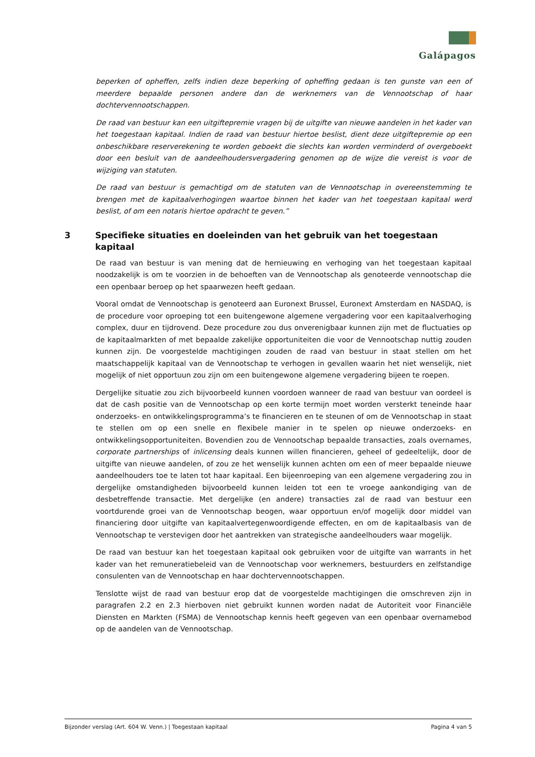Galápagos
beperken of opheffen, zelfs indien deze beperking of opheffing gedaan is ten gunste van een of meerdere bepaalde personen andere dan de werknemers van de Vennootschap of haar dochtervennootschappen.
De raad van bestuur kan een uitgiftepremie vragen bij de uitgifte van nieuwe aandelen in het kader van het toegestaan kapitaal. Indien de raad van bestuur hiertoe beslist, dient deze uitgiftepremie op een onbeschikbare reserverekening te worden geboekt die slechts kan worden verminderd of overgeboekt door een besluit van de aandeelhoudersvergadering genomen op de wijze die vereist is voor de wijziging van statuten.
De raad van bestuur is gemachtigd om de statuten van de Vennootschap in overeenstemming te brengen met de kapitaalverhogingen waartoe binnen het kader van het toegestaan kapitaal werd beslist, of om een notaris hiertoe opdracht te geven.”
3 Specifieke situaties en doeleinden van het gebruik van het toegestaan kapitaal
De raad van bestuur is van mening dat de hernieuwing en verhoging van het toegestaan kapitaal noodzakelijk is om te voorzien in de behoeften van de Vennootschap als genoteerde vennootschap die een openbaar beroep op het spaarwezen heeft gedaan.
Vooral omdat de Vennootschap is genoteerd aan Euronext Brussel, Euronext Amsterdam en NASDAQ, is de procedure voor oproeping tot een buitengewone algemene vergadering voor een kapitaalverhoging complex, duur en tijdrovend. Deze procedure zou dus onverenigbaar kunnen zijn met de fluctuaties op de kapitaalmarkten of met bepaalde zakelijke opportuniteiten die voor de Vennootschap nuttig zouden kunnen zijn. De voorgestelde machtigingen zouden de raad van bestuur in staat stellen om het maatschappelijk kapitaal van de Vennootschap te verhogen in gevallen waarin het niet wenselijk, niet mogelijk of niet opportuun zou zijn om een buitengewone algemene vergadering bijeen te roepen.
Dergelijke situatie zou zich bijvoorbeeld kunnen voordoen wanneer de raad van bestuur van oordeel is dat de cash positie van de Vennootschap op een korte termijn moet worden versterkt teneinde haar onderzoeks- en ontwikkelingsprogramma’s te financieren en te steunen of om de Vennootschap in staat te stellen om op een snelle en flexibele manier in te spelen op nieuwe onderzoeks- en ontwikkelingsopportuniteiten. Bovendien zou de Vennootschap bepaalde transacties, zoals overnames, corporate partnerships of inlicensing deals kunnen willen financieren, geheel of gedeeltelijk, door de uitgifte van nieuwe aandelen, of zou ze het wenselijk kunnen achten om een of meer bepaalde nieuwe aandeelhouders toe te laten tot haar kapitaal. Een bijeenroeping van een algemene vergadering zou in dergelijke omstandigheden bijvoorbeeld kunnen leiden tot een te vroege aankondiging van de desbetreffende transactie. Met dergelijke (en andere) transacties zal de raad van bestuur een voortdurende groei van de Vennootschap beogen, waar opportuun en/of mogelijk door middel van financiering door uitgifte van kapitaalvertegenwoordigende effecten, en om de kapitaalbasis van de Vennootschap te verstevigen door het aantrekken van strategische aandeelhouders waar mogelijk.
De raad van bestuur kan het toegestaan kapitaal ook gebruiken voor de uitgifte van warrants in het kader van het remuneratiebeleid van de Vennootschap voor werknemers, bestuurders en zelfstandige consulenten van de Vennootschap en haar dochtervennootschappen.
Tenslotte wijst de raad van bestuur erop dat de voorgestelde machtigingen die omschreven zijn in paragrafen 2.2 en 2.3 hierboven niet gebruikt kunnen worden nadat de Autoriteit voor Financiële Diensten en Markten (FSMA) de Vennootschap kennis heeft gegeven van een openbaar overnamebod op de aandelen van de Vennootschap.
Bijzonder verslag (Art. 604 W. Venn.) | Toegestaan kapitaal Pagina 4 van 5